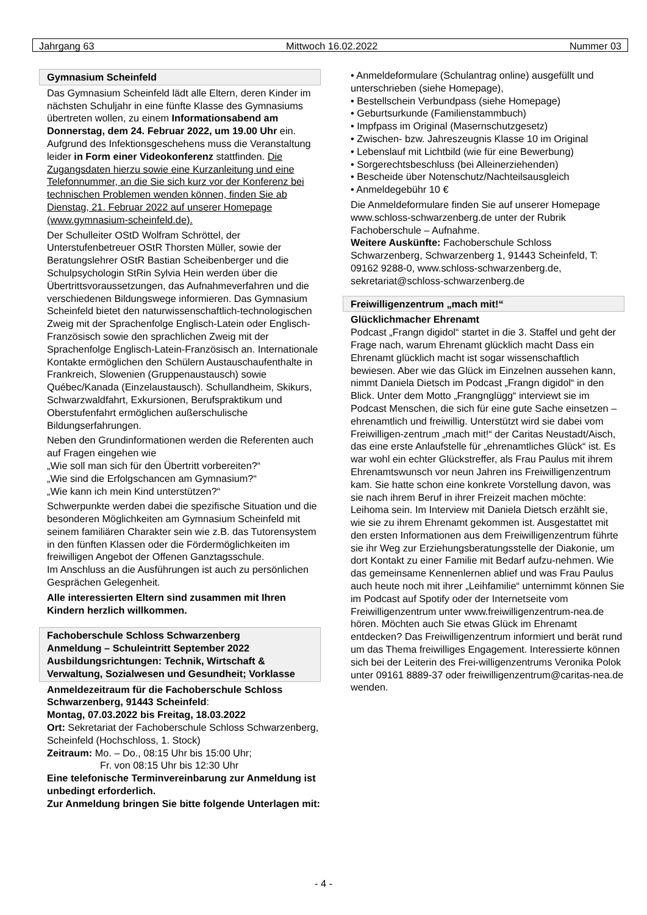Jahrgang 63 Mittwoch 16.02.2022 Nummer 03
Gymnasium Scheinfeld
Das Gymnasium Scheinfeld lädt alle Eltern, deren Kinder im nächsten Schuljahr in eine fünfte Klasse des Gymnasiums übertreten wollen, zu einem Informationsabend am Donnerstag, dem 24. Februar 2022, um 19.00 Uhr ein. Aufgrund des Infektionsgeschehens muss die Veranstaltung leider in Form einer Videokonferenz stattfinden. Die Zugangsdaten hierzu sowie eine Kurzanleitung und eine Telefonnummer, an die Sie sich kurz vor der Konferenz bei technischen Problemen wenden können, finden Sie ab Dienstag, 21. Februar 2022 auf unserer Homepage (www.gymnasium-scheinfeld.de).
Der Schulleiter OStD Wolfram Schröttel, der Unterstufenbetreuer OStR Thorsten Müller, sowie der Beratungslehrer OStR Bastian Scheibenberger und die Schulpsychologin StRin Sylvia Hein werden über die Übertrittsvoraussetzungen, das Aufnahmeverfahren und die verschiedenen Bildungswege informieren. Das Gymnasium Scheinfeld bietet den naturwissenschaftlich-technologischen Zweig mit der Sprachenfolge Englisch-Latein oder Englisch-Französisch sowie den sprachlichen Zweig mit der Sprachenfolge Englisch-Latein-Französisch an. Internationale Kontakte ermöglichen den Schülern Austauschaufenthalte in Frankreich, Slowenien (Gruppenaustausch) sowie Québec/Kanada (Einzelaustausch). Schullandheim, Skikurs, Schwarzwaldfahrt, Exkursionen, Berufspraktikum und Oberstufenfahrt ermöglichen außerschulische Bildungserfahrungen.
Neben den Grundinformationen werden die Referenten auch auf Fragen eingehen wie
„Wie soll man sich für den Übertritt vorbereiten?“
„Wie sind die Erfolgschancen am Gymnasium?“
„Wie kann ich mein Kind unterstützen?“
Schwerpunkte werden dabei die spezifische Situation und die besonderen Möglichkeiten am Gymnasium Scheinfeld mit seinem familiären Charakter sein wie z.B. das Tutorensystem in den fünften Klassen oder die Fördermöglichkeiten im freiwilligen Angebot der Offenen Ganztagsschule.
Im Anschluss an die Ausführungen ist auch zu persönlichen Gesprächen Gelegenheit.
Alle interessierten Eltern sind zusammen mit Ihren Kindern herzlich willkommen.
Fachoberschule Schloss Schwarzenberg
Anmeldung – Schuleintritt September 2022
Ausbildungsrichtungen: Technik, Wirtschaft & Verwaltung, Sozialwesen und Gesundheit; Vorklasse
Anmeldezeitraum für die Fachoberschule Schloss Schwarzenberg, 91443 Scheinfeld:
Montag, 07.03.2022 bis Freitag, 18.03.2022
Ort: Sekretariat der Fachoberschule Schloss Schwarzenberg, Scheinfeld (Hochschloss, 1. Stock)
Zeitraum: Mo. – Do., 08:15 Uhr bis 15:00 Uhr;
Fr. von 08:15 Uhr bis 12:30 Uhr
Eine telefonische Terminvereinbarung zur Anmeldung ist unbedingt erforderlich.
Zur Anmeldung bringen Sie bitte folgende Unterlagen mit:
• Anmeldeformulare (Schulantrag online) ausgefüllt und unterschrieben (siehe Homepage),
• Bestellschein Verbundpass (siehe Homepage)
• Geburtsurkunde (Familienstammbuch)
• Impfpass im Original (Masernschutzgesetz)
• Zwischen- bzw. Jahreszeugnis Klasse 10 im Original
• Lebenslauf mit Lichtbild (wie für eine Bewerbung)
• Sorgerechtsbeschluss (bei Alleinerziehenden)
• Bescheide über Notenschutz/Nachteilsausgleich
• Anmeldegebühr 10 €
Die Anmeldeformulare finden Sie auf unserer Homepage www.schloss-schwarzenberg.de unter der Rubrik Fachoberschule – Aufnahme.
Weitere Auskünfte: Fachoberschule Schloss Schwarzenberg, Schwarzenberg 1, 91443 Scheinfeld, T: 09162 9288-0, www.schloss-schwarzenberg.de, sekretariat@schloss-schwarzenberg.de
Freiwilligenzentrum „mach mit!“
Glücklichmacher Ehrenamt
Podcast „Frangn digidol“ startet in die 3. Staffel und geht der Frage nach, warum Ehrenamt glücklich macht Dass ein Ehrenamt glücklich macht ist sogar wissenschaftlich bewiesen. Aber wie das Glück im Einzelnen aussehen kann, nimmt Daniela Dietsch im Podcast „Frangn digidol“ in den Blick. Unter dem Motto „Frangnglügg“ interviewt sie im Podcast Menschen, die sich für eine gute Sache einsetzen – ehrenamtlich und freiwillig. Unterstützt wird sie dabei vom Freiwilligen-zentrum „mach mit!“ der Caritas Neustadt/Aisch, das eine erste Anlaufstelle für „ehrenamtliches Glück“ ist. Es war wohl ein echter Glückstreffer, als Frau Paulus mit ihrem Ehrenamtswunsch vor neun Jahren ins Freiwilligenzentrum kam. Sie hatte schon eine konkrete Vorstellung davon, was sie nach ihrem Beruf in ihrer Freizeit machen möchte: Leihoma sein. Im Interview mit Daniela Dietsch erzählt sie, wie sie zu ihrem Ehrenamt gekommen ist. Ausgestattet mit den ersten Informationen aus dem Freiwilligenzentrum führte sie ihr Weg zur Erziehungsberatungsstelle der Diakonie, um dort Kontakt zu einer Familie mit Bedarf aufzu-nehmen. Wie das gemeinsame Kennenlernen ablief und was Frau Paulus auch heute noch mit ihrer „Leihfamilie“ unternimmt können Sie im Podcast auf Spotify oder der Internetseite vom Freiwilligenzentrum unter www.freiwilligenzentrum-nea.de hören. Möchten auch Sie etwas Glück im Ehrenamt entdecken? Das Freiwilligenzentrum informiert und berät rund um das Thema freiwilliges Engagement. Interessierte können sich bei der Leiterin des Frei-willigenzentrums Veronika Polok unter 09161 8889-37 oder freiwilligenzentrum@caritas-nea.de wenden.
- 4 -